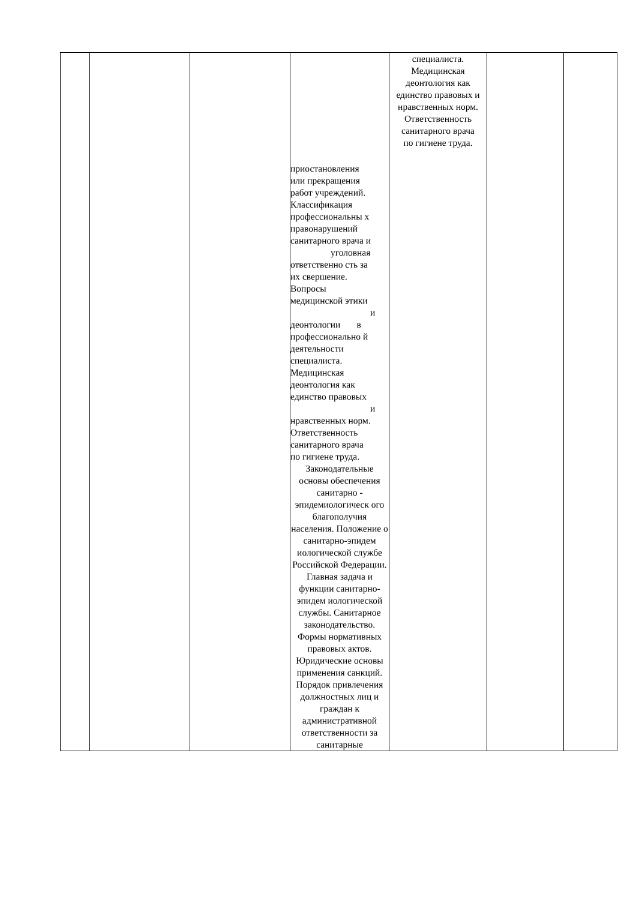| | | | приостановления или прекращения работ учреждений. Классификация профессиональны х правонарушений санитарного врача и уголовная ответственно сть за их свершение. Вопросы медицинской этики и деонтологии в профессионально й деятельности специалиста. Медицинская деонтология как единство правовых и нравственных норм. Ответственность санитарного врача по гигиене труда. Законодательные основы обеспечения санитарно - эпидемиологическ ого благополучия населения. Положение о санитарно-эпидем иологической службе Российской Федерации. Главная задача и функции санитарно-эпидем иологической службы. Санитарное законодательство. Формы нормативных правовых актов. Юридические основы применения санкций. Порядок привлечения должностных лиц и граждан к административной ответственности за санитарные | специалиста. Медицинская деонтология как единство правовых и нравственных норм. Ответственность санитарного врача по гигиене труда. | | |